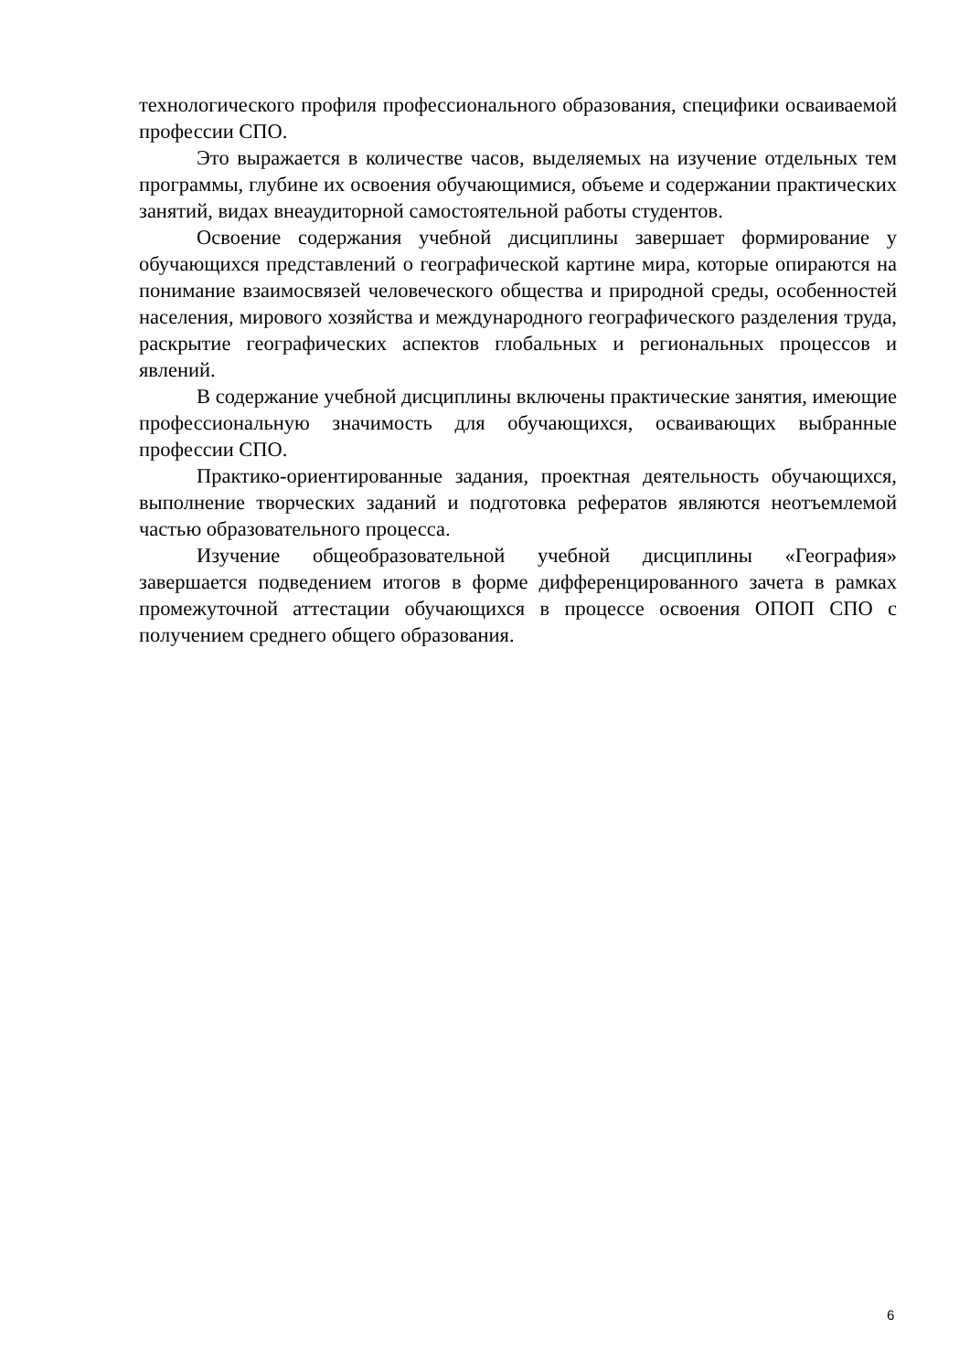технологического профиля профессионального образования, специфики осваиваемой профессии СПО.
Это выражается в количестве часов, выделяемых на изучение отдельных тем программы, глубине их освоения обучающимися, объеме и содержании практических занятий, видах внеаудиторной самостоятельной работы студентов.
Освоение содержания учебной дисциплины завершает формирование у обучающихся представлений о географической картине мира, которые опираются на понимание взаимосвязей человеческого общества и природной среды, особенностей населения, мирового хозяйства и международного географического разделения труда, раскрытие географических аспектов глобальных и региональных процессов и явлений.
В содержание учебной дисциплины включены практические занятия, имеющие профессиональную значимость для обучающихся, осваивающих выбранные профессии СПО.
Практико-ориентированные задания, проектная деятельность обучающихся, выполнение творческих заданий и подготовка рефератов являются неотъемлемой частью образовательного процесса.
Изучение общеобразовательной учебной дисциплины «География» завершается подведением итогов в форме дифференцированного зачета в рамках промежуточной аттестации обучающихся в процессе освоения ОПОП СПО с получением среднего общего образования.
6